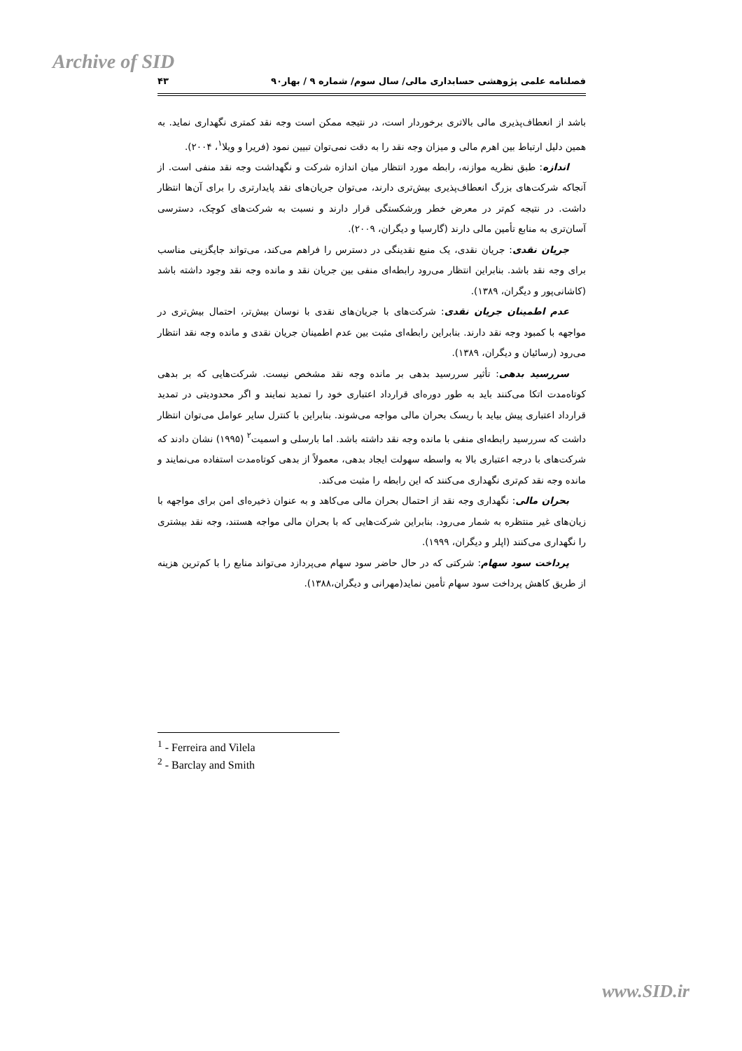Archive of SID
فصلنامه علمی پژوهشی حسابداری مالی/ سال سوم/ شماره ۹ / بهار۹۰ ۴۳
باشد از انعطاف‌پذیری مالی بالاتری برخوردار است، در نتیجه ممکن است وجه نقد کمتری نگهداری نماید. به همین دلیل ارتباط بین اهرم مالی و میزان وجه نقد را به دقت نمی‌توان تبیین نمود (فریرا و ویلا<sup>۱</sup>، ۲۰۰۴).
اندازه: طبق نظریه موازنه، رابطه مورد انتظار میان اندازه شرکت و نگهداشت وجه نقد منفی است. از آنجاکه شرکت‌های بزرگ انعطاف‌پذیری بیش‌تری دارند، می‌توان جریان‌های نقد پایدارتری را برای آن‌ها انتظار داشت. در نتیجه کم‌تر در معرض خطر ورشکستگی قرار دارند و نسبت به شرکت‌های کوچک، دسترسی آسان‌تری به منابع تأمین مالی دارند (گارسیا و دیگران، ۲۰۰۹).
جریان نقدی: جریان نقدی، یک منبع نقدینگی در دسترس را فراهم می‌کند، می‌تواند جایگزینی مناسب برای وجه نقد باشد. بنابراین انتظار می‌رود رابطه‌ای منفی بین جریان نقد و مانده وجه نقد وجود داشته باشد (کاشانی‌پور و دیگران، ۱۳۸۹).
عدم اطمینان جریان نقدی: شرکت‌های با جریان‌های نقدی با نوسان بیش‌تر، احتمال بیش‌تری در مواجهه با کمبود وجه نقد دارند. بنابراین رابطه‌ای مثبت بین عدم اطمینان جریان نقدی و مانده وجه نقد انتظار می‌رود (رسائیان و دیگران، ۱۳۸۹).
سررسید بدهی: تأثیر سررسید بدهی بر مانده وجه نقد مشخص نیست. شرکت‌هایی که بر بدهی کوتاه‌مدت اتکا می‌کنند باید به طور دوره‌ای قرارداد اعتباری خود را تمدید نمایند و اگر محدودیتی در تمدید قرارداد اعتباری پیش بیاید با ریسک بحران مالی مواجه می‌شوند. بنابراین با کنترل سایر عوامل می‌توان انتظار داشت که سررسید رابطه‌ای منفی با مانده وجه نقد داشته باشد. اما بارسلی و اسمیت<sup>۲</sup> (۱۹۹۵) نشان دادند که شرکت‌های با درجه اعتباری بالا به واسطه سهولت ایجاد بدهی، معمولاً از بدهی کوتاه‌مدت استفاده می‌نمایند و مانده وجه نقد کم‌تری نگهداری می‌کنند که این رابطه را مثبت می‌کند.
بحران مالی: نگهداری وجه نقد از احتمال بحران مالی می‌کاهد و به عنوان ذخیره‌ای امن برای مواجهه با زیان‌های غیر منتظره به شمار می‌رود. بنابراین شرکت‌هایی که با بحران مالی مواجه هستند، وجه نقد بیشتری را نگهداری می‌کنند (اپلر و دیگران، ۱۹۹۹).
پرداخت سود سهام: شرکتی که در حال حاضر سود سهام می‌پردازد می‌تواند منابع را با کم‌ترین هزینه از طریق کاهش پرداخت سود سهام تأمین نماید(مهرانی و دیگران،۱۳۸۸).
<sup>1</sup> - Ferreira and Vilela
<sup>2</sup> - Barclay and Smith
www.SID.ir